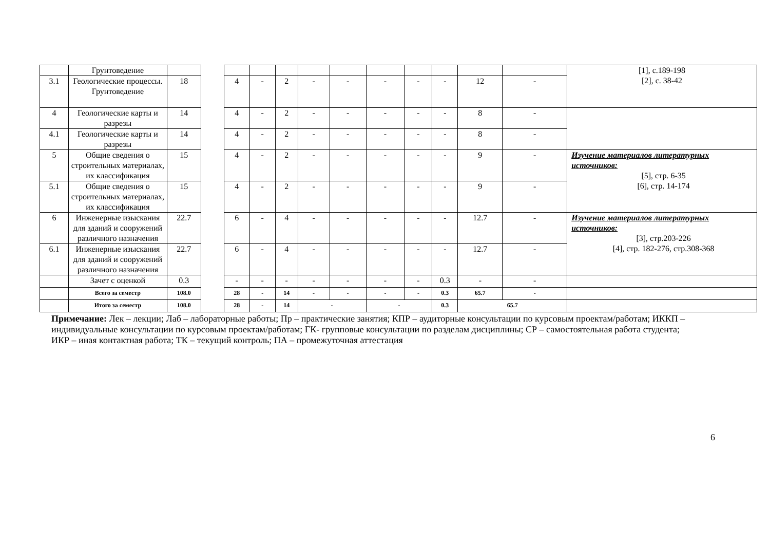| | Грунтоведение | | | | | | | | | | | | | [1], с.189-198 [2], с. 38-42 |
| 3.1 | Геологические процессы. Грунтоведение | 18 | | 4 | - | 2 | - | - | - | - | - | 12 | - | |
| 4 | Геологические карты и разрезы | 14 | | 4 | - | 2 | - | - | - | - | - | 8 | - | |
| 4.1 | Геологические карты и разрезы | 14 | | 4 | - | 2 | - | - | - | - | - | 8 | - | |
| 5 | Общие сведения о строительных материалах, их классификация | 15 | | 4 | - | 2 | - | - | - | - | - | 9 | - | Изучение материалов литературных источников: [5], стр. 6-35 [6], стр. 14-174 |
| 5.1 | Общие сведения о строительных материалах, их классификация | 15 | | 4 | - | 2 | - | - | - | - | - | 9 | - | |
| 6 | Инженерные изыскания для зданий и сооружений различного назначения | 22.7 | | 6 | - | 4 | - | - | - | - | - | 12.7 | - | Изучение материалов литературных источников: [3], стр.203-226 [4], стр. 182-276, стр.308-368 |
| 6.1 | Инженерные изыскания для зданий и сооружений различного назначения | 22.7 | | 6 | - | 4 | - | - | - | - | - | 12.7 | - | |
| | Зачет с оценкой | 0.3 | | - | - | - | - | - | - | - | 0.3 | - | - | |
| | Всего за семестр | 108.0 | | 28 | - | 14 | - | - | - | - | 0.3 | 65.7 | - | |
| | Итого за семестр | 108.0 | | 28 | - | 14 | - | | - | | 0.3 | 65.7 | | |
Примечание: Лек – лекции; Лаб – лабораторные работы; Пр – практические занятия; КПР – аудиторные консультации по курсовым проектам/работам; ИККП – индивидуальные консультации по курсовым проектам/работам; ГК- групповые консультации по разделам дисциплины; СР – самостоятельная работа студента; ИКР – иная контактная работа; ТК – текущий контроль; ПА – промежуточная аттестация
6